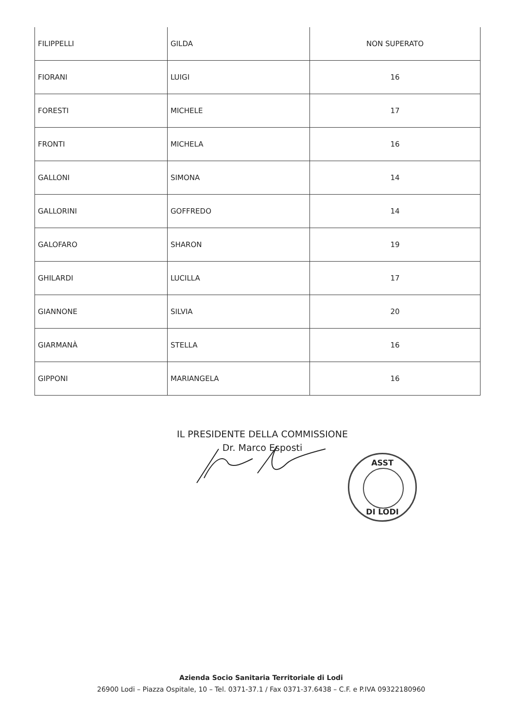| FILIPPELLI | GILDA | NON SUPERATO |
| FIORANI | LUIGI | 16 |
| FORESTI | MICHELE | 17 |
| FRONTI | MICHELA | 16 |
| GALLONI | SIMONA | 14 |
| GALLORINI | GOFFREDO | 14 |
| GALOFARO | SHARON | 19 |
| GHILARDI | LUCILLA | 17 |
| GIANNONE | SILVIA | 20 |
| GIARMANÀ | STELLA | 16 |
| GIPPONI | MARIANGELA | 16 |
IL PRESIDENTE DELLA COMMISSIONE
Dr. Marco Esposti
ASST
DI LODI
Azienda Socio Sanitaria Territoriale di Lodi
26900 Lodi – Piazza Ospitale, 10 – Tel. 0371-37.1 / Fax 0371-37.6438 – C.F. e P.IVA 09322180960